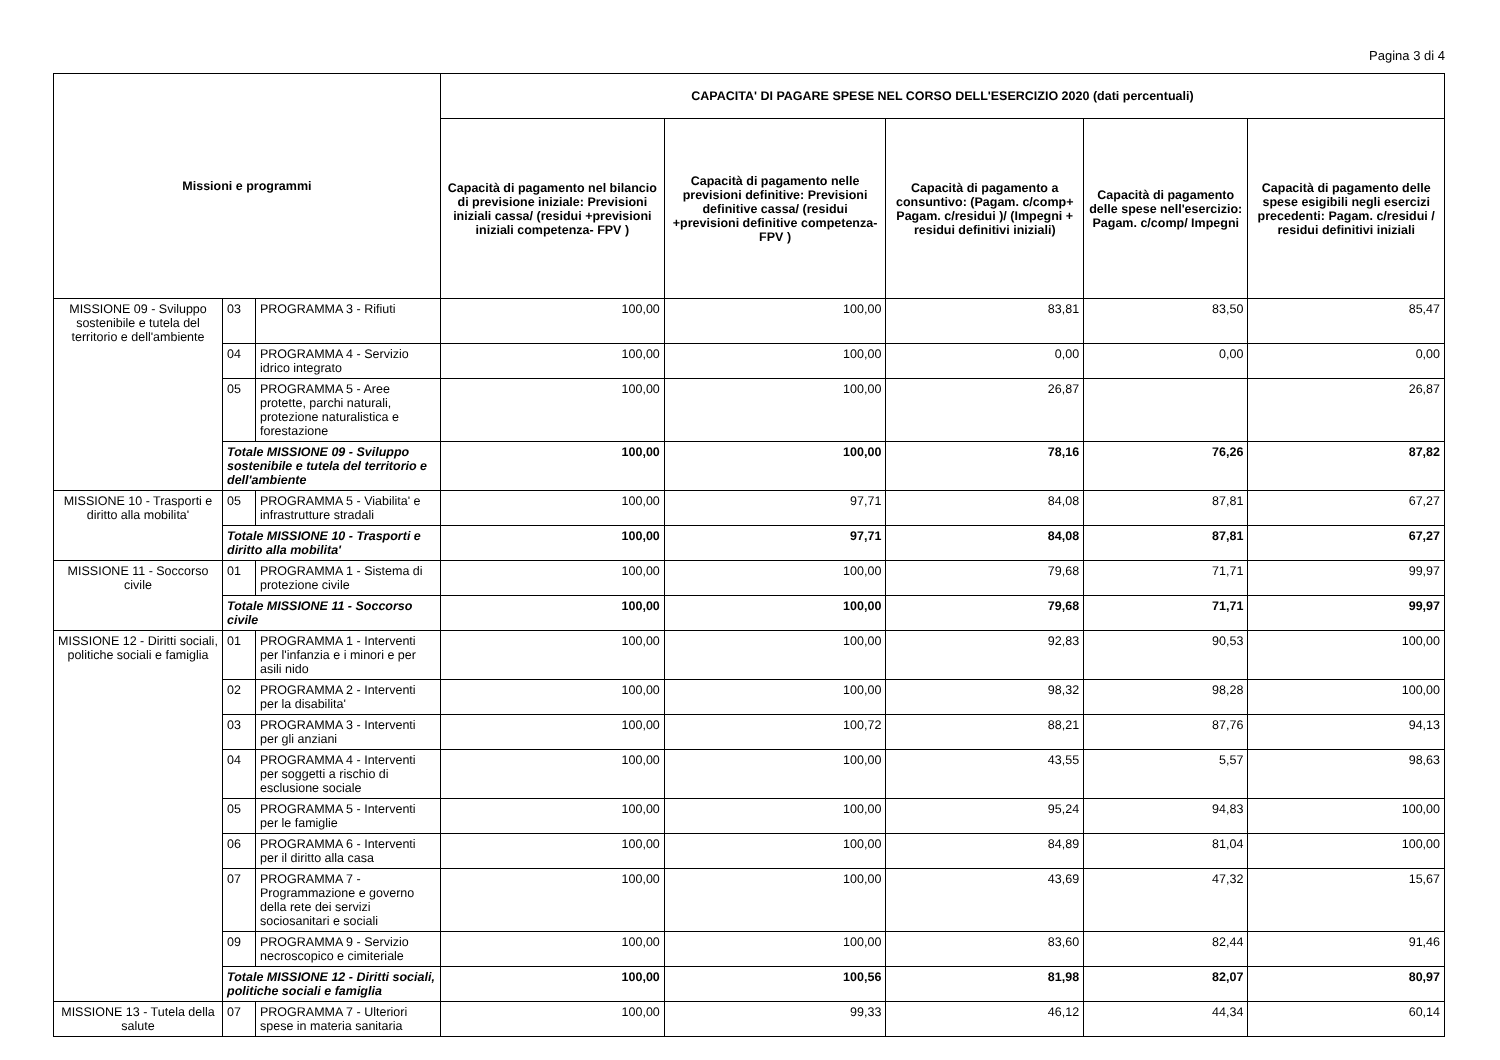Pagina 3 di 4
| Missioni e programmi | | | CAPACITA' DI PAGARE SPESE NEL CORSO DELL'ESERCIZIO 2020 (dati percentuali) | | | | |
| --- | --- | --- | --- | --- | --- | --- | --- |
| | | | Capacità di pagamento nel bilancio di previsione iniziale: Previsioni iniziali cassa/ (residui +previsioni iniziali competenza- FPV ) | Capacità di pagamento nelle previsioni definitive: Previsioni definitive cassa/ (residui +previsioni definitive competenza- FPV ) | Capacità di pagamento a consuntivo: (Pagam. c/comp+ Pagam. c/residui )/ (Impegni + residui definitivi iniziali) | Capacità di pagamento delle spese nell'esercizio: Pagam. c/comp/ Impegni | Capacità di pagamento delle spese esigibili negli esercizi precedenti: Pagam. c/residui / residui definitivi iniziali |
| MISSIONE 09 - Sviluppo sostenibile e tutela del territorio e dell'ambiente | 03 | PROGRAMMA 3 - Rifiuti | 100,00 | 100,00 | 83,81 | 83,50 | 85,47 |
| | 04 | PROGRAMMA 4 - Servizio idrico integrato | 100,00 | 100,00 | 0,00 | 0,00 | 0,00 |
| | 05 | PROGRAMMA 5 - Aree protette, parchi naturali, protezione naturalistica e forestazione | 100,00 | 100,00 | 26,87 | | 26,87 |
| | Totale MISSIONE 09 - Sviluppo sostenibile e tutela del territorio e dell'ambiente | | 100,00 | 100,00 | 78,16 | 76,26 | 87,82 |
| MISSIONE 10 - Trasporti e diritto alla mobilita' | 05 | PROGRAMMA 5 - Viabilita' e infrastrutture stradali | 100,00 | 97,71 | 84,08 | 87,81 | 67,27 |
| | Totale MISSIONE 10 - Trasporti e diritto alla mobilita' | | 100,00 | 97,71 | 84,08 | 87,81 | 67,27 |
| MISSIONE 11 - Soccorso civile | 01 | PROGRAMMA 1 - Sistema di protezione civile | 100,00 | 100,00 | 79,68 | 71,71 | 99,97 |
| | Totale MISSIONE 11 - Soccorso civile | | 100,00 | 100,00 | 79,68 | 71,71 | 99,97 |
| MISSIONE 12 - Diritti sociali, politiche sociali e famiglia | 01 | PROGRAMMA 1 - Interventi per l'infanzia e i minori e per asili nido | 100,00 | 100,00 | 92,83 | 90,53 | 100,00 |
| | 02 | PROGRAMMA 2 - Interventi per la disabilita' | 100,00 | 100,00 | 98,32 | 98,28 | 100,00 |
| | 03 | PROGRAMMA 3 - Interventi per gli anziani | 100,00 | 100,72 | 88,21 | 87,76 | 94,13 |
| | 04 | PROGRAMMA 4 - Interventi per soggetti a rischio di esclusione sociale | 100,00 | 100,00 | 43,55 | 5,57 | 98,63 |
| | 05 | PROGRAMMA 5 - Interventi per le famiglie | 100,00 | 100,00 | 95,24 | 94,83 | 100,00 |
| | 06 | PROGRAMMA 6 - Interventi per il diritto alla casa | 100,00 | 100,00 | 84,89 | 81,04 | 100,00 |
| | 07 | PROGRAMMA 7 - Programmazione e governo della rete dei servizi sociosanitari e sociali | 100,00 | 100,00 | 43,69 | 47,32 | 15,67 |
| | 09 | PROGRAMMA 9 - Servizio necroscopico e cimiteriale | 100,00 | 100,00 | 83,60 | 82,44 | 91,46 |
| | Totale MISSIONE 12 - Diritti sociali, politiche sociali e famiglia | | 100,00 | 100,56 | 81,98 | 82,07 | 80,97 |
| MISSIONE 13 - Tutela della salute | 07 | PROGRAMMA 7 - Ulteriori spese in materia sanitaria | 100,00 | 99,33 | 46,12 | 44,34 | 60,14 |